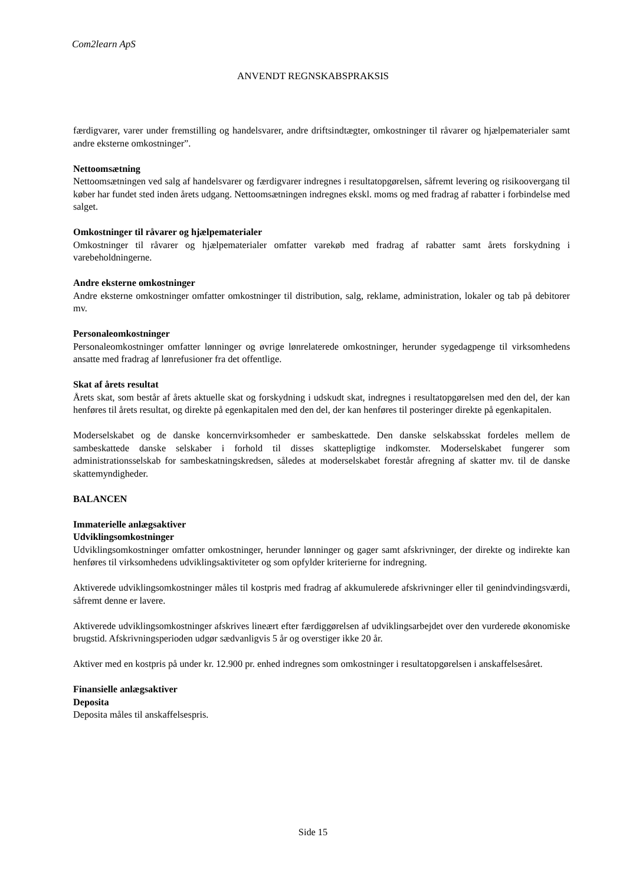Com2learn ApS
ANVENDT REGNSKABSPRAKSIS
færdigvarer, varer under fremstilling og handelsvarer, andre driftsindtægter, omkostninger til råvarer og hjælpematerialer samt andre eksterne omkostninger”.
Nettoomsætning
Nettoomsætningen ved salg af handelsvarer og færdigvarer indregnes i resultatopgørelsen, såfremt levering og risikoovergang til køber har fundet sted inden årets udgang. Nettoomsætningen indregnes ekskl. moms og med fradrag af rabatter i forbindelse med salget.
Omkostninger til råvarer og hjælpematerialer
Omkostninger til råvarer og hjælpematerialer omfatter varekøb med fradrag af rabatter samt årets forskydning i varebeholdningerne.
Andre eksterne omkostninger
Andre eksterne omkostninger omfatter omkostninger til distribution, salg, reklame, administration, lokaler og tab på debitorer mv.
Personaleomkostninger
Personaleomkostninger omfatter lønninger og øvrige lønrelaterede omkostninger, herunder sygedagpenge til virksomhedens ansatte med fradrag af lønrefusioner fra det offentlige.
Skat af årets resultat
Årets skat, som består af årets aktuelle skat og forskydning i udskudt skat, indregnes i resultatopgørelsen med den del, der kan henføres til årets resultat, og direkte på egenkapitalen med den del, der kan henføres til posteringer direkte på egenkapitalen.
Moderselskabet og de danske koncernvirksomheder er sambeskattede. Den danske selskabsskat fordeles mellem de sambeskattede danske selskaber i forhold til disses skattepligtige indkomster. Moderselskabet fungerer som administrationsselskab for sambeskatningskredsen, således at moderselskabet forestår afregning af skatter mv. til de danske skattemyndigheder.
BALANCEN
Immaterielle anlægsaktiver
Udviklingsomkostninger
Udviklingsomkostninger omfatter omkostninger, herunder lønninger og gager samt afskrivninger, der direkte og indirekte kan henføres til virksomhedens udviklingsaktiviteter og som opfylder kriterierne for indregning.
Aktiverede udviklingsomkostninger måles til kostpris med fradrag af akkumulerede afskrivninger eller til genindvindingsværdi, såfremt denne er lavere.
Aktiverede udviklingsomkostninger afskrives lineært efter færdiggørelsen af udviklingsarbejdet over den vurderede økonomiske brugstid. Afskrivningsperioden udgør sædvanligvis 5 år og overstiger ikke 20 år.
Aktiver med en kostpris på under kr. 12.900 pr. enhed indregnes som omkostninger i resultatopgørelsen i anskaffelsesåret.
Finansielle anlægsaktiver
Deposita
Deposita måles til anskaffelsespris.
Side 15